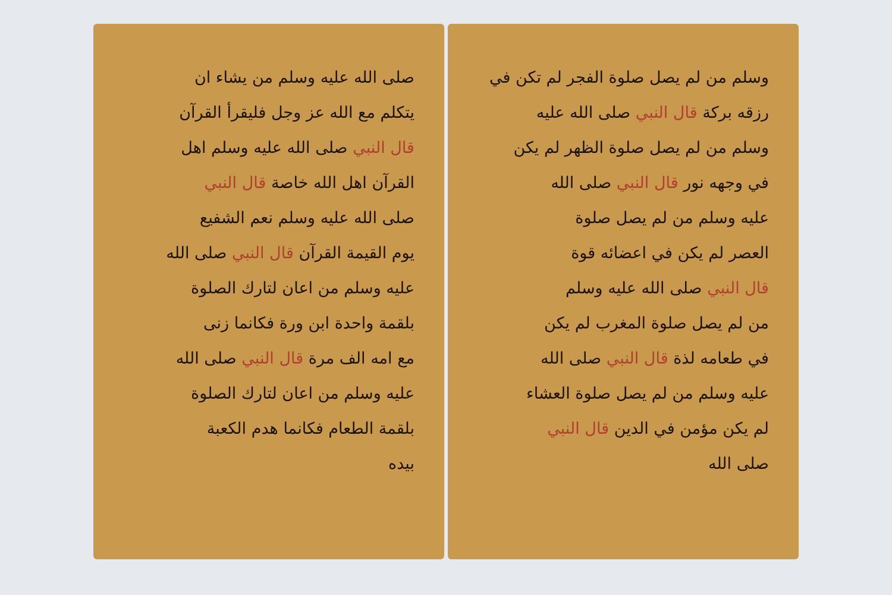وسلم من لم يصل صلوة الفجر لم تكن في
رزقه بركة قال النبي صلى الله عليه
وسلم من لم يصل صلوة الظهر لم يكن
في وجهه نور قال النبي صلى الله
عليه وسلم من لم يصل صلوة
العصر لم يكن في اعضائه قوة
قال النبي صلى الله عليه وسلم
من لم يصل صلوة المغرب لم يكن
في طعامه لذة قال النبي صلى الله
عليه وسلم من لم يصل صلوة العشاء
لم يكن مؤمن في الدين قال النبي
صلى الله
صلى الله عليه وسلم من يشاء ان
يتكلم مع الله عز وجل فليقرأ القرآن
قال النبي صلى الله عليه وسلم اهل
القرآن اهل الله خاصة قال النبي
صلى الله عليه وسلم نعم الشفيع
يوم القيمة القرآن قال النبي صلى الله
عليه وسلم من اعان لتارك الصلوة
بلقمة واحدة ابن ورة فكانما زنى
مع امه الف مرة قال النبي صلى الله
عليه وسلم من اعان لتارك الصلوة
بلقمة الطعام فكانما هدم الكعبة
بيده